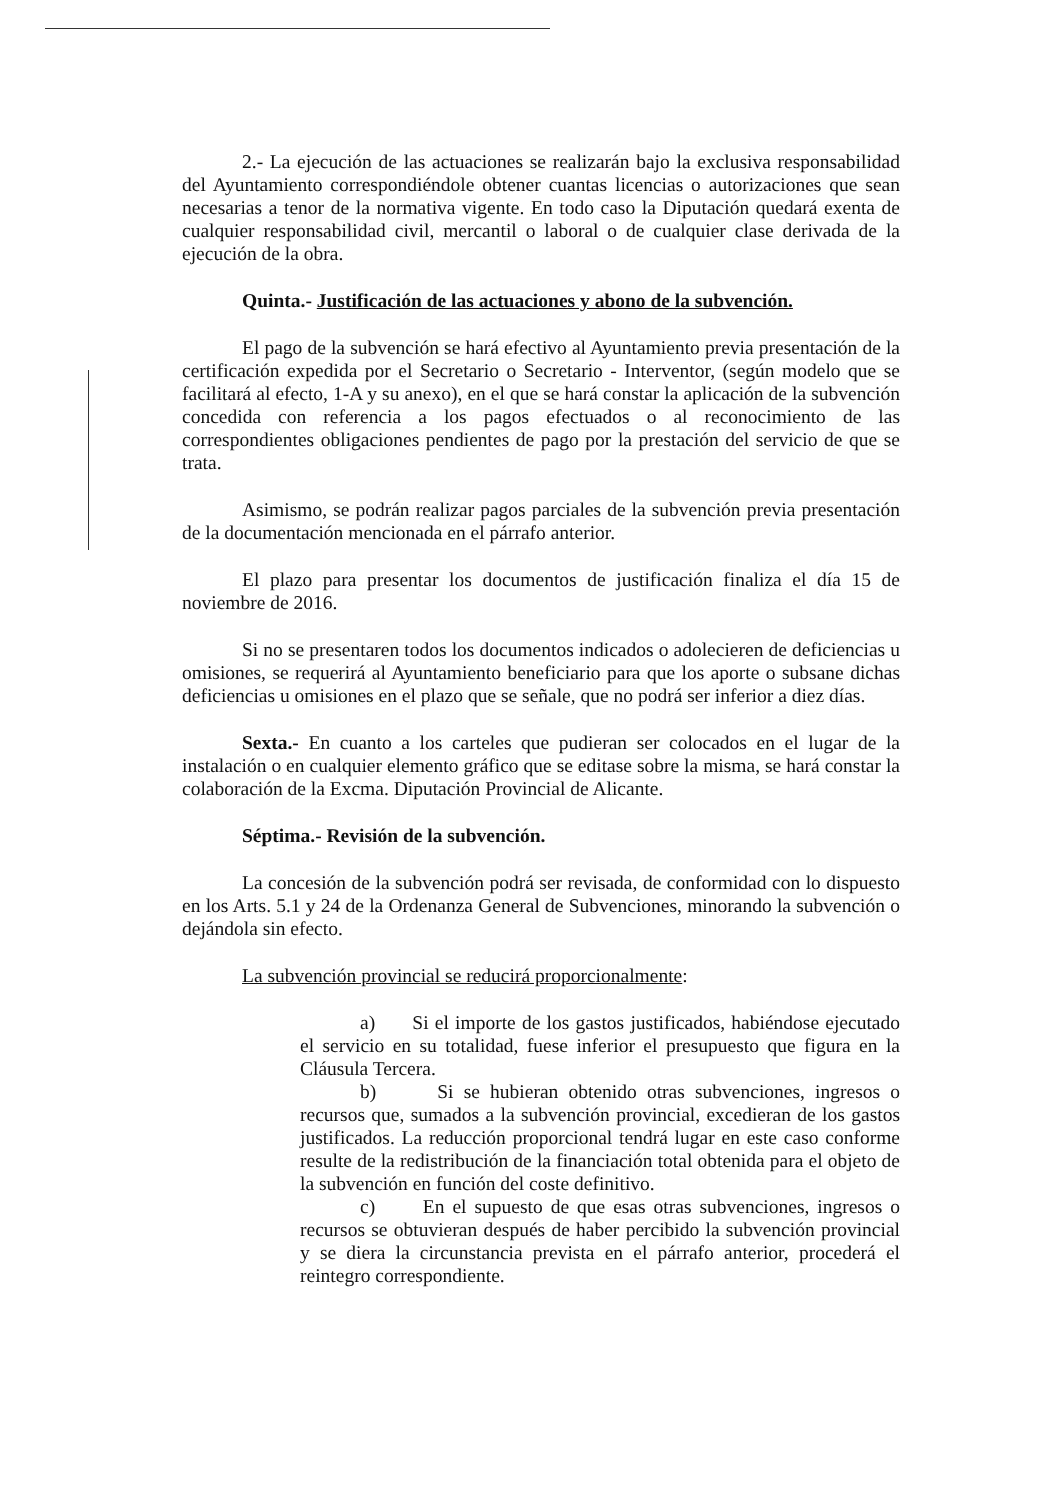2.- La ejecución de las actuaciones se realizarán bajo la exclusiva responsabilidad del Ayuntamiento correspondiéndole obtener cuantas licencias o autorizaciones que sean necesarias a tenor de la normativa vigente. En todo caso la Diputación quedará exenta de cualquier responsabilidad civil, mercantil o laboral o de cualquier clase derivada de la ejecución de la obra.
Quinta.- Justificación de las actuaciones y abono de la subvención.
El pago de la subvención se hará efectivo al Ayuntamiento previa presentación de la certificación expedida por el Secretario o Secretario - Interventor, (según modelo que se facilitará al efecto, 1-A y su anexo), en el que se hará constar la aplicación de la subvención concedida con referencia a los pagos efectuados o al reconocimiento de las correspondientes obligaciones pendientes de pago por la prestación del servicio de que se trata.
Asimismo, se podrán realizar pagos parciales de la subvención previa presentación de la documentación mencionada en el párrafo anterior.
El plazo para presentar los documentos de justificación finaliza el día 15 de noviembre de 2016.
Si no se presentaren todos los documentos indicados o adolecieren de deficiencias u omisiones, se requerirá al Ayuntamiento beneficiario para que los aporte o subsane dichas deficiencias u omisiones en el plazo que se señale, que no podrá ser inferior a diez días.
Sexta.- En cuanto a los carteles que pudieran ser colocados en el lugar de la instalación o en cualquier elemento gráfico que se editase sobre la misma, se hará constar la colaboración de la Excma. Diputación Provincial de Alicante.
Séptima.- Revisión de la subvención.
La concesión de la subvención podrá ser revisada, de conformidad con lo dispuesto en los Arts. 5.1 y 24 de la Ordenanza General de Subvenciones, minorando la subvención o dejándola sin efecto.
La subvención provincial se reducirá proporcionalmente:
a) Si el importe de los gastos justificados, habiéndose ejecutado el servicio en su totalidad, fuese inferior el presupuesto que figura en la Cláusula Tercera.
b) Si se hubieran obtenido otras subvenciones, ingresos o recursos que, sumados a la subvención provincial, excedieran de los gastos justificados. La reducción proporcional tendrá lugar en este caso conforme resulte de la redistribución de la financiación total obtenida para el objeto de la subvención en función del coste definitivo.
c) En el supuesto de que esas otras subvenciones, ingresos o recursos se obtuvieran después de haber percibido la subvención provincial y se diera la circunstancia prevista en el párrafo anterior, procederá el reintegro correspondiente.